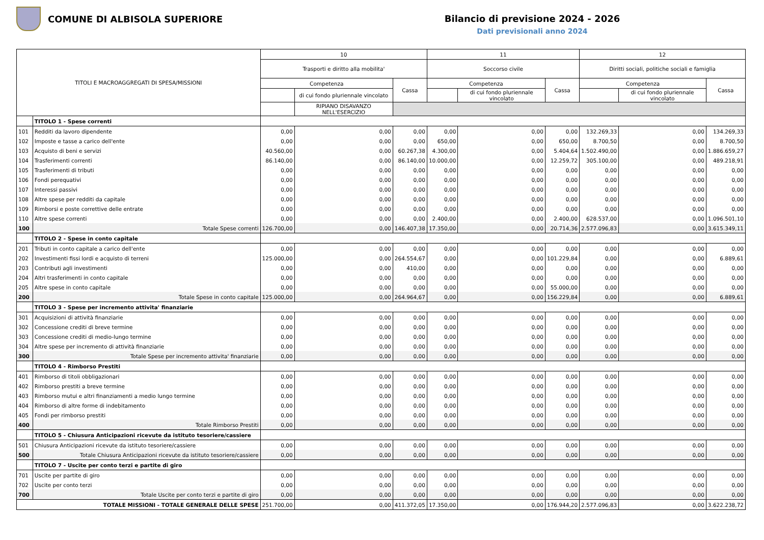COMUNE DI ALBISOLA SUPERIORE
Bilancio di previsione 2024 - 2026
Dati previsionali anno 2024
| TITOLI E MACROAGGREGATI DI SPESA/MISSIONI | | 10 | | | 11 | | | 12 | | |
| --- | --- | --- | --- | --- | --- | --- | --- | --- | --- | --- |
| | | Trasporti e diritto alla mobilita' | | | Soccorso civile | | | Diritti sociali, politiche sociali e famiglia | | |
| | | Competenza | | Cassa | Competenza | | Cassa | Competenza | | Cassa |
| | | | di cui fondo pluriennale vincolato | | | di cui fondo pluriennale vincolato | | | di cui fondo pluriennale vincolato | |
| | | | RIPIANO DISAVANZO NELL'ESERCIZIO | | | | | | | |
| | TITOLO 1 - Spese correnti | | | | | | | | | |
| 101 | Redditi da lavoro dipendente | 0,00 | 0,00 | 0,00 | 0,00 | 0,00 | 0,00 | 132.269,33 | 0,00 | 134.269,33 |
| 102 | Imposte e tasse a carico dell'ente | 0,00 | 0,00 | 0,00 | 650,00 | 0,00 | 650,00 | 8.700,50 | 0,00 | 8.700,50 |
| 103 | Acquisto di beni e servizi | 40.560,00 | 0,00 | 60.267,38 | 4.300,00 | 0,00 | 5.404,64 | 1.502.490,00 | 0,00 | 1.886.659,27 |
| 104 | Trasferimenti correnti | 86.140,00 | 0,00 | 86.140,00 | 10.000,00 | 0,00 | 12.259,72 | 305.100,00 | 0,00 | 489.218,91 |
| 105 | Trasferimenti di tributi | 0,00 | 0,00 | 0,00 | 0,00 | 0,00 | 0,00 | 0,00 | 0,00 | 0,00 |
| 106 | Fondi perequativi | 0,00 | 0,00 | 0,00 | 0,00 | 0,00 | 0,00 | 0,00 | 0,00 | 0,00 |
| 107 | Interessi passivi | 0,00 | 0,00 | 0,00 | 0,00 | 0,00 | 0,00 | 0,00 | 0,00 | 0,00 |
| 108 | Altre spese per redditi da capitale | 0,00 | 0,00 | 0,00 | 0,00 | 0,00 | 0,00 | 0,00 | 0,00 | 0,00 |
| 109 | Rimborsi e poste correttive delle entrate | 0,00 | 0,00 | 0,00 | 0,00 | 0,00 | 0,00 | 0,00 | 0,00 | 0,00 |
| 110 | Altre spese correnti | 0,00 | 0,00 | 0,00 | 2.400,00 | 0,00 | 2.400,00 | 628.537,00 | 0,00 | 1.096.501,10 |
| 100 | Totale Spese correnti | 126.700,00 | 0,00 | 146.407,38 | 17.350,00 | 0,00 | 20.714,36 | 2.577.096,83 | 0,00 | 3.615.349,11 |
| | TITOLO 2 - Spese in conto capitale | | | | | | | | | |
| 201 | Tributi in conto capitale a carico dell'ente | 0,00 | 0,00 | 0,00 | 0,00 | 0,00 | 0,00 | 0,00 | 0,00 | 0,00 |
| 202 | Investimenti fissi lordi e acquisto di terreni | 125.000,00 | 0,00 | 264.554,67 | 0,00 | 0,00 | 101.229,84 | 0,00 | 0,00 | 6.889,61 |
| 203 | Contributi agli investimenti | 0,00 | 0,00 | 410,00 | 0,00 | 0,00 | 0,00 | 0,00 | 0,00 | 0,00 |
| 204 | Altri trasferimenti in conto capitale | 0,00 | 0,00 | 0,00 | 0,00 | 0,00 | 0,00 | 0,00 | 0,00 | 0,00 |
| 205 | Altre spese in conto capitale | 0,00 | 0,00 | 0,00 | 0,00 | 0,00 | 55.000,00 | 0,00 | 0,00 | 0,00 |
| 200 | Totale Spese in conto capitale | 125.000,00 | 0,00 | 264.964,67 | 0,00 | 0,00 | 156.229,84 | 0,00 | 0,00 | 6.889,61 |
| | TITOLO 3 - Spese per incremento attivita' finanziarie | | | | | | | | | |
| 301 | Acquisizioni di attività finanziarie | 0,00 | 0,00 | 0,00 | 0,00 | 0,00 | 0,00 | 0,00 | 0,00 | 0,00 |
| 302 | Concessione crediti di breve termine | 0,00 | 0,00 | 0,00 | 0,00 | 0,00 | 0,00 | 0,00 | 0,00 | 0,00 |
| 303 | Concessione crediti di medio-lungo termine | 0,00 | 0,00 | 0,00 | 0,00 | 0,00 | 0,00 | 0,00 | 0,00 | 0,00 |
| 304 | Altre spese per incremento di attività finanziarie | 0,00 | 0,00 | 0,00 | 0,00 | 0,00 | 0,00 | 0,00 | 0,00 | 0,00 |
| 300 | Totale Spese per incremento attivita' finanziarie | 0,00 | 0,00 | 0,00 | 0,00 | 0,00 | 0,00 | 0,00 | 0,00 | 0,00 |
| | TITOLO 4 - Rimborso Prestiti | | | | | | | | | |
| 401 | Rimborso di titoli obbligazionari | 0,00 | 0,00 | 0,00 | 0,00 | 0,00 | 0,00 | 0,00 | 0,00 | 0,00 |
| 402 | Rimborso prestiti a breve termine | 0,00 | 0,00 | 0,00 | 0,00 | 0,00 | 0,00 | 0,00 | 0,00 | 0,00 |
| 403 | Rimborso mutui e altri finanziamenti a medio lungo termine | 0,00 | 0,00 | 0,00 | 0,00 | 0,00 | 0,00 | 0,00 | 0,00 | 0,00 |
| 404 | Rimborso di altre forme di indebitamento | 0,00 | 0,00 | 0,00 | 0,00 | 0,00 | 0,00 | 0,00 | 0,00 | 0,00 |
| 405 | Fondi per rimborso prestiti | 0,00 | 0,00 | 0,00 | 0,00 | 0,00 | 0,00 | 0,00 | 0,00 | 0,00 |
| 400 | Totale Rimborso Prestiti | 0,00 | 0,00 | 0,00 | 0,00 | 0,00 | 0,00 | 0,00 | 0,00 | 0,00 |
| | TITOLO 5 - Chiusura Anticipazioni ricevute da istituto tesoriere/cassiere | | | | | | | | | |
| 501 | Chiusura Anticipazioni ricevute da istituto tesoriere/cassiere | 0,00 | 0,00 | 0,00 | 0,00 | 0,00 | 0,00 | 0,00 | 0,00 | 0,00 |
| 500 | Totale Chiusura Anticipazioni ricevute da istituto tesoriere/cassiere | 0,00 | 0,00 | 0,00 | 0,00 | 0,00 | 0,00 | 0,00 | 0,00 | 0,00 |
| | TITOLO 7 - Uscite per conto terzi e partite di giro | | | | | | | | | |
| 701 | Uscite per partite di giro | 0,00 | 0,00 | 0,00 | 0,00 | 0,00 | 0,00 | 0,00 | 0,00 | 0,00 |
| 702 | Uscite per conto terzi | 0,00 | 0,00 | 0,00 | 0,00 | 0,00 | 0,00 | 0,00 | 0,00 | 0,00 |
| 700 | Totale Uscite per conto terzi e partite di giro | 0,00 | 0,00 | 0,00 | 0,00 | 0,00 | 0,00 | 0,00 | 0,00 | 0,00 |
| TOTALE MISSIONI - TOTALE GENERALE DELLE SPESE | | 251.700,00 | 0,00 | 411.372,05 | 17.350,00 | 0,00 | 176.944,20 | 2.577.096,83 | 0,00 | 3.622.238,72 |